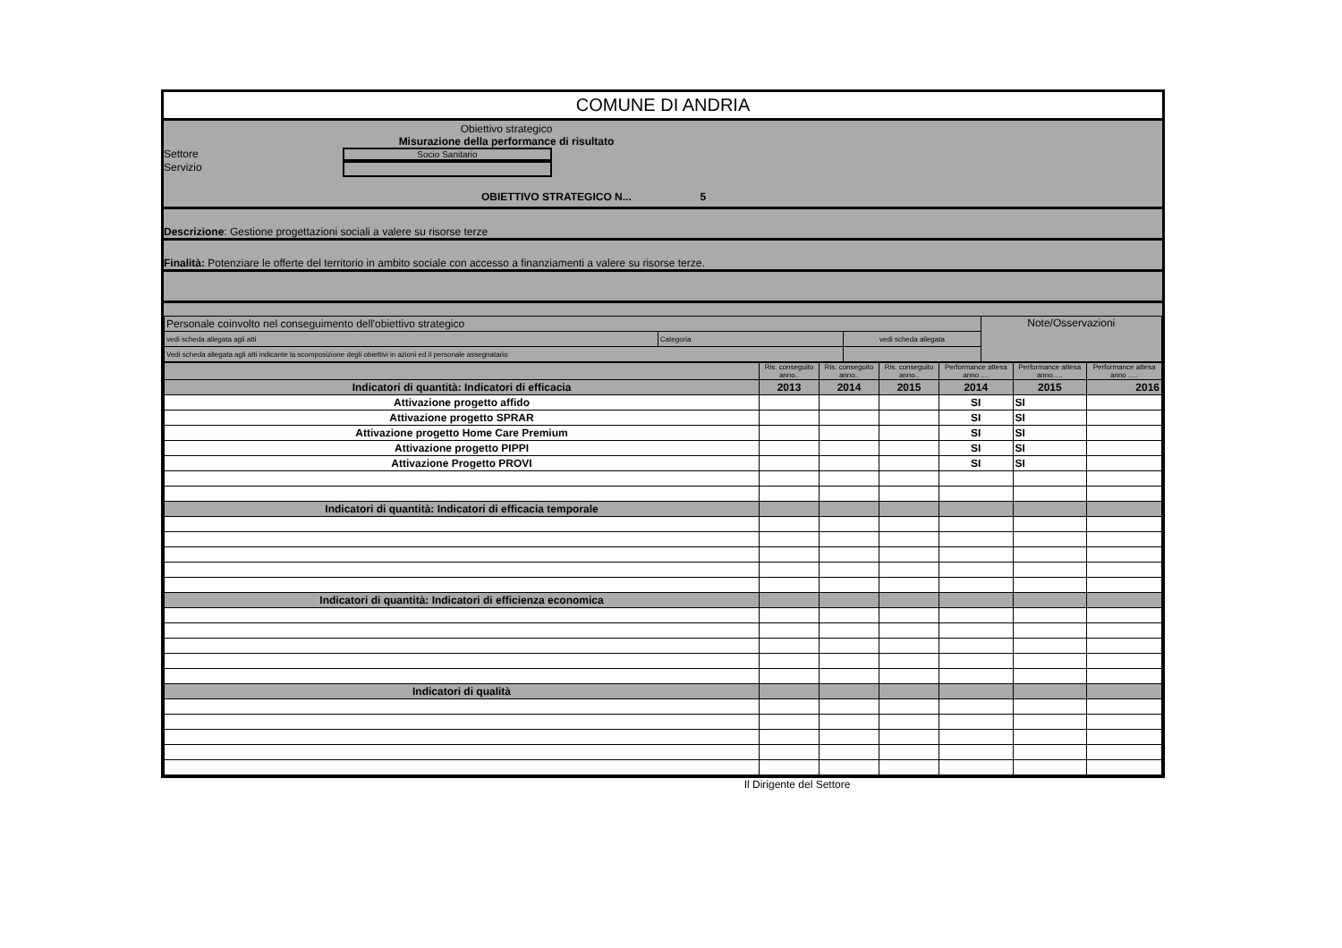COMUNE DI ANDRIA
Obiettivo strategico
Misurazione della performance di risultato
Settore Socio Sanitario
Servizio
OBIETTIVO STRATEGICO N... 5
Descrizione: Gestione progettazioni sociali a valere su risorse terze
Finalità: Potenziare le offerte del territorio in ambito sociale con accesso a finanziamenti a valere su risorse terze.
| Personale coinvolto nel conseguimento dell'obiettivo strategico | | | Note/Osservazioni |
| vedi scheda allegata agli atti | Categoria | vedi scheda allegata | |
| Vedi scheda allegata agli atti indicante la scomposizione degli obiettivi in azioni ed il personale assegnatario | | | |
| | Ris. conseguito anno.. | Ris. conseguito anno.. | Ris. conseguito anno.. | Performance attesa anno .... | Performance attesa anno..... | Performance attesa anno ..... |
| Indicatori di quantità: Indicatori di efficacia | 2013 | 2014 | 2015 | 2014 | 2015 | 2016 |
| Attivazione progetto affido | | | | SI | SI | |
| Attivazione progetto SPRAR | | | | SI | SI | |
| Attivazione progetto Home Care Premium | | | | SI | SI | |
| Attivazione progetto PIPPI | | | | SI | SI | |
| Attivazione Progetto PROVI | | | | SI | SI | |
| Indicatori di quantità: Indicatori di efficacia temporale | | | | | | |
| Indicatori di quantità: Indicatori di efficienza economica | | | | | | |
| Indicatori di qualità | | | | | | |
Il Dirigente del Settore